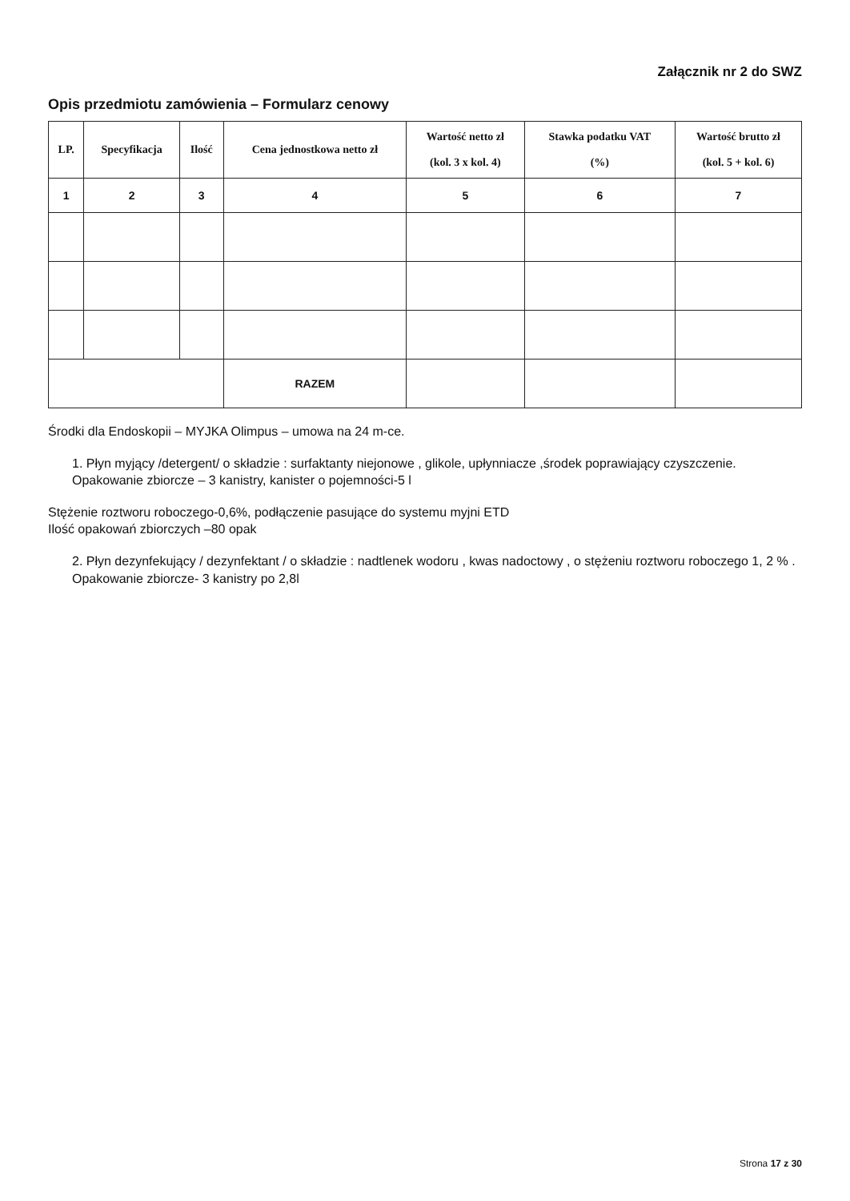Załącznik nr 2 do SWZ
Opis przedmiotu zamówienia – Formularz cenowy
| LP. | Specyfikacja | Ilość | Cena jednostkowa netto zł | Wartość netto zł (kol. 3 x kol. 4) | Stawka podatku VAT (%) | Wartość brutto zł (kol. 5 + kol. 6) |
| --- | --- | --- | --- | --- | --- | --- |
| 1 | 2 | 3 | 4 | 5 | 6 | 7 |
| | | | RAZEM | | | |
Środki dla Endoskopii – MYJKA Olimpus – umowa na 24 m-ce.
1. Płyn myjący /detergent/ o składzie : surfaktanty niejonowe , glikole, upłynniacze ,środek poprawiający czyszczenie. Opakowanie zbiorcze – 3 kanistry, kanister o pojemności-5 l
Stężenie roztworu roboczego-0,6%, podłączenie pasujące do systemu myjni ETD
Ilość opakowań zbiorczych –80 opak
2. Płyn dezynfekujący / dezynfektant / o składzie : nadtlenek wodoru , kwas nadoctowy , o stężeniu roztworu roboczego 1, 2 % . Opakowanie zbiorcze- 3 kanistry po 2,8l
Strona 17 z 30